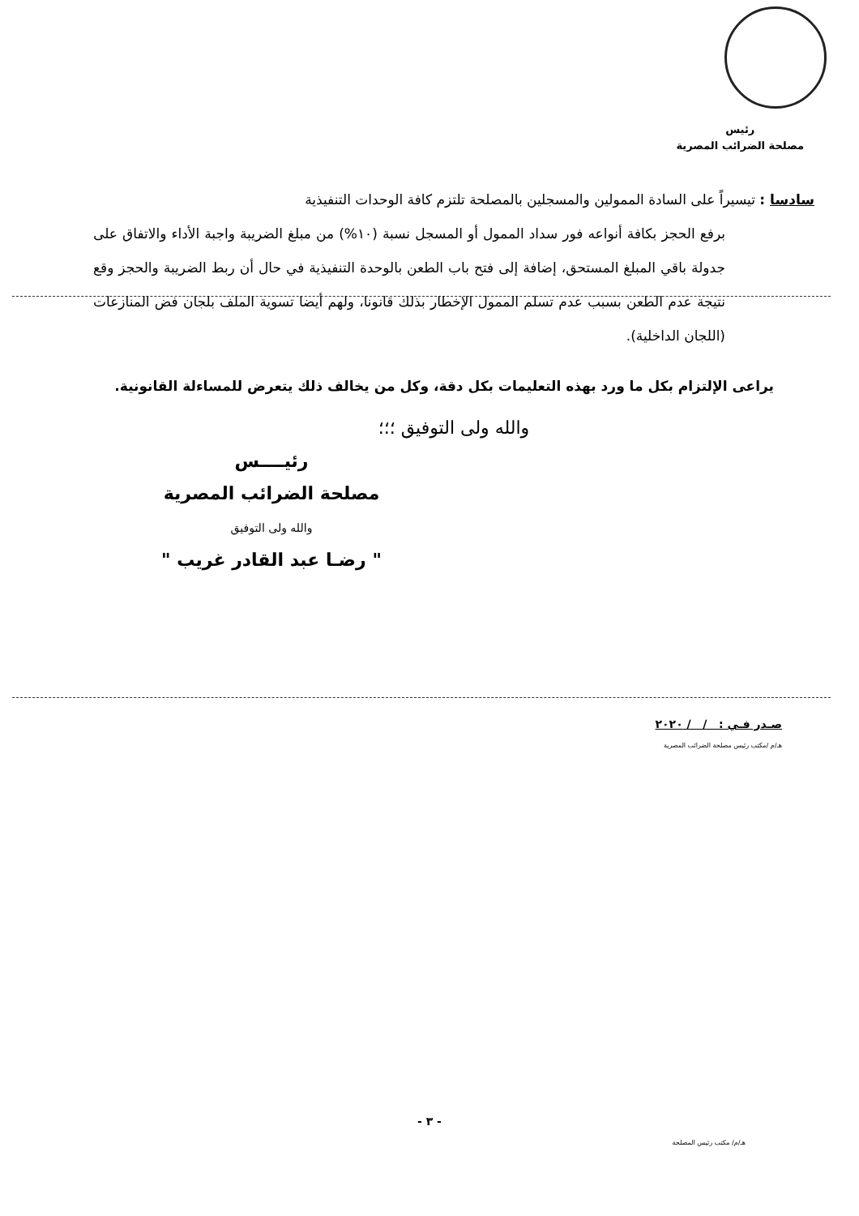رئيس
مصلحة الضرائب المصرية
سادسا : تيسيراً على السادة الممولين والمسجلين بالمصلحة تلتزم كافة الوحدات التنفيذية
برفع الحجز بكافة أنواعه فور سداد الممول أو المسجل نسبة (١٠%) من مبلغ الضريبة واجبة الأداء والاتفاق على جدولة باقي المبلغ المستحق، إضافة إلى فتح باب الطعن بالوحدة التنفيذية في حال أن ربط الضريبة والحجز وقع نتيجة عدم الطعن بسبب عدم تسلم الممول الإخطار بذلك قانونا، ولهم أيضا تسوية الملف بلجان فض المنازعات (اللجان الداخلية).
يراعى الإلتزام بكل ما ورد بهذه التعليمات بكل دقة، وكل من يخالف ذلك يتعرض للمساءلة القانونية.
والله ولى التوفيق ؛؛؛
رئيــــس
مصلحة الضرائب المصرية
والله ولى التوفيق
" رضـا عبد القادر غريب "
صـدر فـي : / / ٢٠٢٠
هـ/م /مكتب رئيس مصلحة الضرائب المصرية
- ٣ -
هـ/م/ مكتب رئيس المصلحة